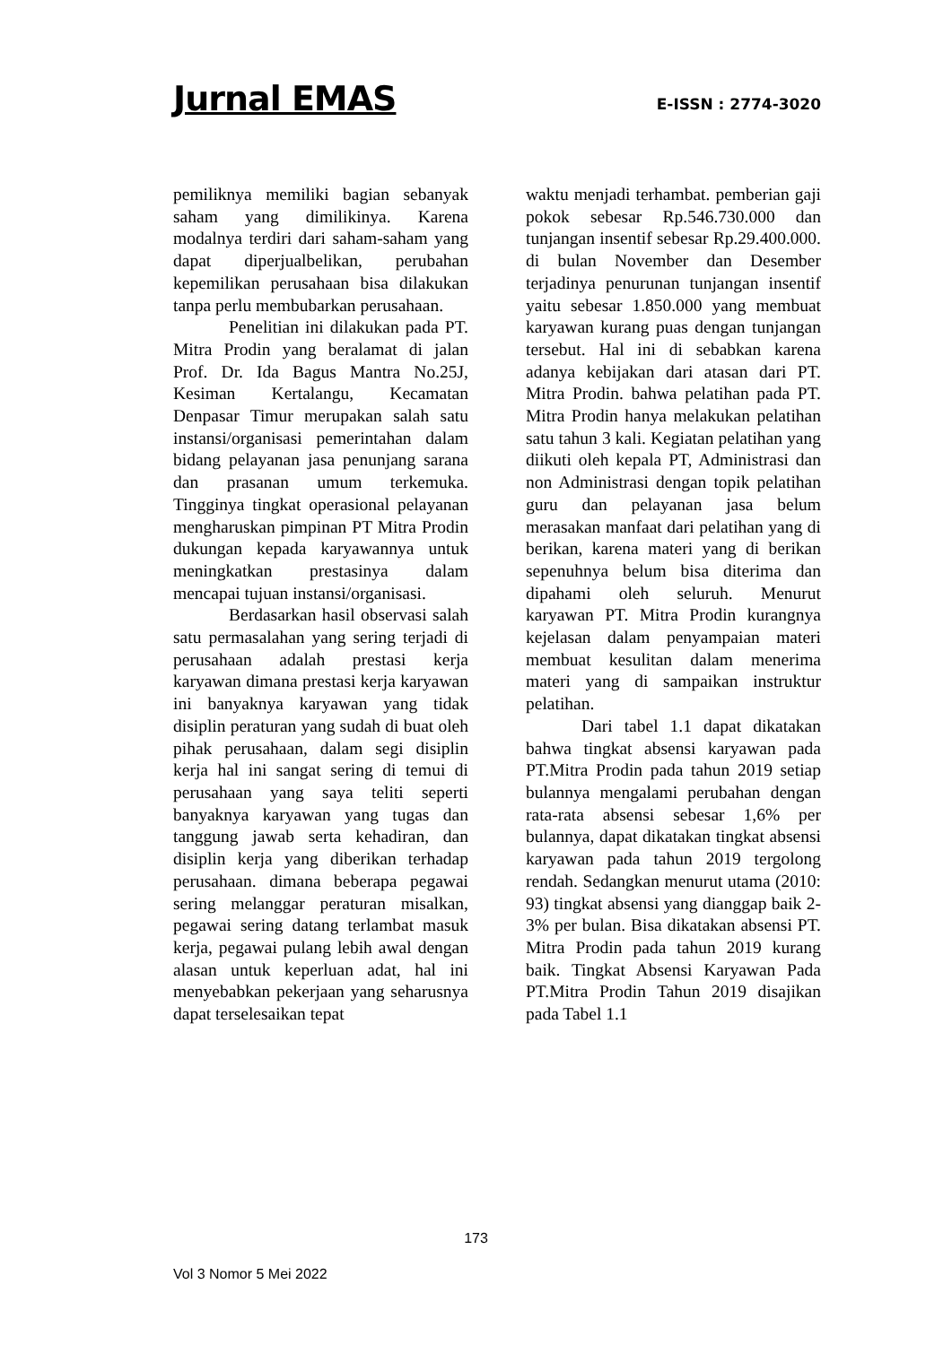Jurnal EMAS
E-ISSN : 2774-3020
pemiliknya memiliki bagian sebanyak saham yang dimilikinya. Karena modalnya terdiri dari saham-saham yang dapat diperjualbelikan, perubahan kepemilikan perusahaan bisa dilakukan tanpa perlu membubarkan perusahaan.
Penelitian ini dilakukan pada PT. Mitra Prodin yang beralamat di jalan Prof. Dr. Ida Bagus Mantra No.25J, Kesiman Kertalangu, Kecamatan Denpasar Timur merupakan salah satu instansi/organisasi pemerintahan dalam bidang pelayanan jasa penunjang sarana dan prasanan umum terkemuka. Tingginya tingkat operasional pelayanan mengharuskan pimpinan PT Mitra Prodin dukungan kepada karyawannya untuk meningkatkan prestasinya dalam mencapai tujuan instansi/organisasi.
Berdasarkan hasil observasi salah satu permasalahan yang sering terjadi di perusahaan adalah prestasi kerja karyawan dimana prestasi kerja karyawan ini banyaknya karyawan yang tidak disiplin peraturan yang sudah di buat oleh pihak perusahaan, dalam segi disiplin kerja hal ini sangat sering di temui di perusahaan yang saya teliti seperti banyaknya karyawan yang tugas dan tanggung jawab serta kehadiran, dan disiplin kerja yang diberikan terhadap perusahaan. dimana beberapa pegawai sering melanggar peraturan misalkan, pegawai sering datang terlambat masuk kerja, pegawai pulang lebih awal dengan alasan untuk keperluan adat, hal ini menyebabkan pekerjaan yang seharusnya dapat terselesaikan tepat
waktu menjadi terhambat. pemberian gaji pokok sebesar Rp.546.730.000 dan tunjangan insentif sebesar Rp.29.400.000. di bulan November dan Desember terjadinya penurunan tunjangan insentif yaitu sebesar 1.850.000 yang membuat karyawan kurang puas dengan tunjangan tersebut. Hal ini di sebabkan karena adanya kebijakan dari atasan dari PT. Mitra Prodin. bahwa pelatihan pada PT. Mitra Prodin hanya melakukan pelatihan satu tahun 3 kali. Kegiatan pelatihan yang diikuti oleh kepala PT, Administrasi dan non Administrasi dengan topik pelatihan guru dan pelayanan jasa belum merasakan manfaat dari pelatihan yang di berikan, karena materi yang di berikan sepenuhnya belum bisa diterima dan dipahami oleh seluruh. Menurut karyawan PT. Mitra Prodin kurangnya kejelasan dalam penyampaian materi membuat kesulitan dalam menerima materi yang di sampaikan instruktur pelatihan.
Dari tabel 1.1 dapat dikatakan bahwa tingkat absensi karyawan pada PT.Mitra Prodin pada tahun 2019 setiap bulannya mengalami perubahan dengan rata-rata absensi sebesar 1,6% per bulannya, dapat dikatakan tingkat absensi karyawan pada tahun 2019 tergolong rendah. Sedangkan menurut utama (2010: 93) tingkat absensi yang dianggap baik 2-3% per bulan. Bisa dikatakan absensi PT. Mitra Prodin pada tahun 2019 kurang baik. Tingkat Absensi Karyawan Pada PT.Mitra Prodin Tahun 2019 disajikan pada Tabel 1.1
173
Vol 3 Nomor 5 Mei 2022